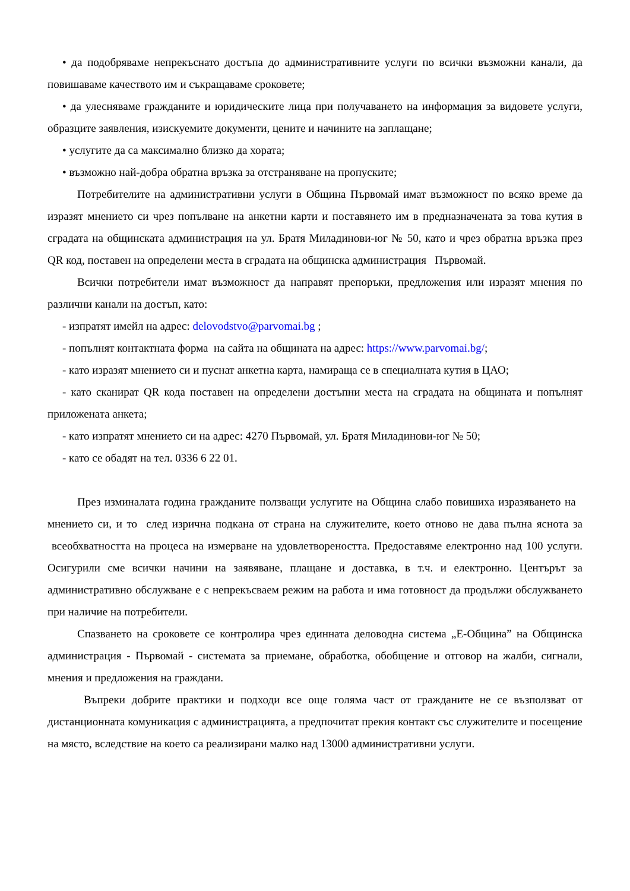• да подобряваме непрекъснато достъпа до административните услуги по всички възможни канали, да повишаваме качеството им и съкращаваме сроковете;
• да улесняваме гражданите и юридическите лица при получаването на информация за видовете услуги, образците заявления, изискуемите документи, цените и начините на заплащане;
• услугите да са максимално близко да хората;
• възможно най-добра обратна връзка за отстраняване на пропуските;
Потребителите на административни услуги в Община Първомай имат възможност по всяко време да изразят мнението си чрез попълване на анкетни карти и поставянето им в предназначената за това кутия в сградата на общинската администрация на ул. Братя Миладинови-юг № 50, като и чрез обратна връзка през QR код, поставен на определени места в сградата на общинска администрация Първомай.
Всички потребители имат възможност да направят препоръки, предложения или изразят мнения по различни канали на достъп, като:
- изпратят имейл на адрес: delovodstvo@parvomai.bg ;
- попълнят контактната форма на сайта на общината на адрес: https://www.parvomai.bg/;
- като изразят мнението си и пуснат анкетна карта, намираща се в специалната кутия в ЦАО;
- като сканират QR кода поставен на определени достъпни места на сградата на общината и попълнят приложената анкета;
- като изпратят мнението си на адрес: 4270 Първомай, ул. Братя Миладинови-юг № 50;
- като се обадят на тел. 0336 6 22 01.
През изминалата година гражданите ползващи услугите на Община слабо повишиха изразяването на мнението си, и то след изрична подкана от страна на служителите, което отново не дава пълна яснота за всеобхватността на процеса на измерване на удовлетвореността. Предоставяме електронно над 100 услуги. Осигурили сме всички начини на заявяване, плащане и доставка, в т.ч. и електронно. Центърът за административно обслужване е с непрекъсваем режим на работа и има готовност да продължи обслужването при наличие на потребители.
Спазването на сроковете се контролира чрез единната деловодна система „Е-Община” на Общинска администрация - Първомай - системата за приемане, обработка, обобщение и отговор на жалби, сигнали, мнения и предложения на граждани.
Въпреки добрите практики и подходи все още голяма част от гражданите не се възползват от дистанционната комуникация с администрацията, а предпочитат прекия контакт със служителите и посещение на място, вследствие на което са реализирани малко над 13000 административни услуги.